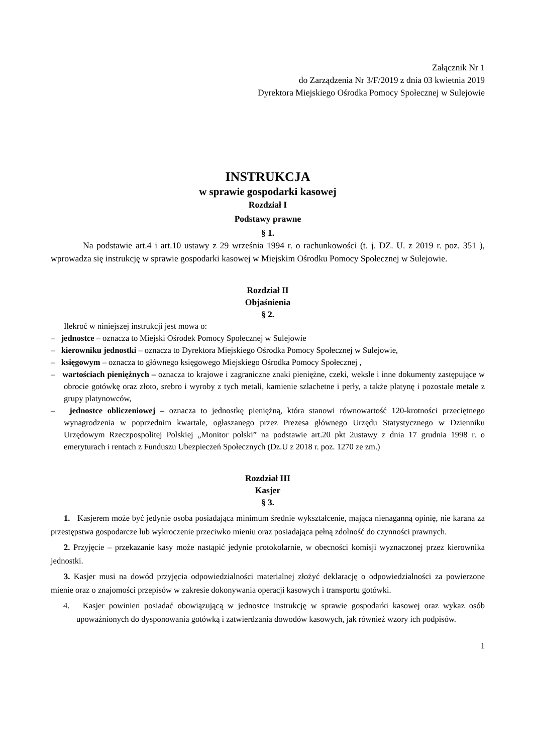Załącznik Nr 1
do Zarządzenia Nr 3/F/2019 z dnia 03 kwietnia 2019
Dyrektora Miejskiego Ośrodka Pomocy Społecznej w Sulejowie
INSTRUKCJA
w sprawie gospodarki kasowej
Rozdział I
Podstawy prawne
§ 1.
Na podstawie art.4 i art.10 ustawy z 29 września 1994 r. o rachunkowości (t. j. DZ. U. z 2019 r. poz. 351 ), wprowadza się instrukcję w sprawie gospodarki kasowej w Miejskim Ośrodku Pomocy Społecznej w Sulejowie.
Rozdział II
Objaśnienia
§ 2.
Ilekroć w niniejszej instrukcji jest mowa o:
– jednostce – oznacza to Miejski Ośrodek Pomocy Społecznej w Sulejowie
– kierowniku jednostki – oznacza to Dyrektora Miejskiego Ośrodka Pomocy Społecznej w Sulejowie,
– księgowym – oznacza to głównego księgowego Miejskiego Ośrodka Pomocy Społecznej ,
– wartościach pieniężnych – oznacza to krajowe i zagraniczne znaki pieniężne, czeki, weksle i inne dokumenty zastępujące w obrocie gotówkę oraz złoto, srebro i wyroby z tych metali, kamienie szlachetne i perły, a także platynę i pozostałe metale z grupy platynowców,
– jednostce obliczeniowej – oznacza to jednostkę pieniężną, która stanowi równowartość 120-krotności przeciętnego wynagrodzenia w poprzednim kwartale, ogłaszanego przez Prezesa głównego Urzędu Statystycznego w Dzienniku Urzędowym Rzeczpospolitej Polskiej „Monitor polski” na podstawie art.20 pkt 2ustawy z dnia 17 grudnia 1998 r. o emeryturach i rentach z Funduszu Ubezpieczeń Społecznych (Dz.U z 2018 r. poz. 1270 ze zm.)
Rozdział III
Kasjer
§ 3.
1. Kasjerem może być jedynie osoba posiadająca minimum średnie wykształcenie, mająca nienaganną opinię, nie karana za przestępstwa gospodarcze lub wykroczenie przeciwko mieniu oraz posiadająca pełną zdolność do czynności prawnych.
2. Przyjęcie – przekazanie kasy może nastąpić jedynie protokolarnie, w obecności komisji wyznaczonej przez kierownika jednostki.
3. Kasjer musi na dowód przyjęcia odpowiedzialności materialnej złożyć deklarację o odpowiedzialności za powierzone mienie oraz o znajomości przepisów w zakresie dokonywania operacji kasowych i transportu gotówki.
4. Kasjer powinien posiadać obowiązującą w jednostce instrukcję w sprawie gospodarki kasowej oraz wykaz osób upoważnionych do dysponowania gotówką i zatwierdzania dowodów kasowych, jak również wzory ich podpisów.
1